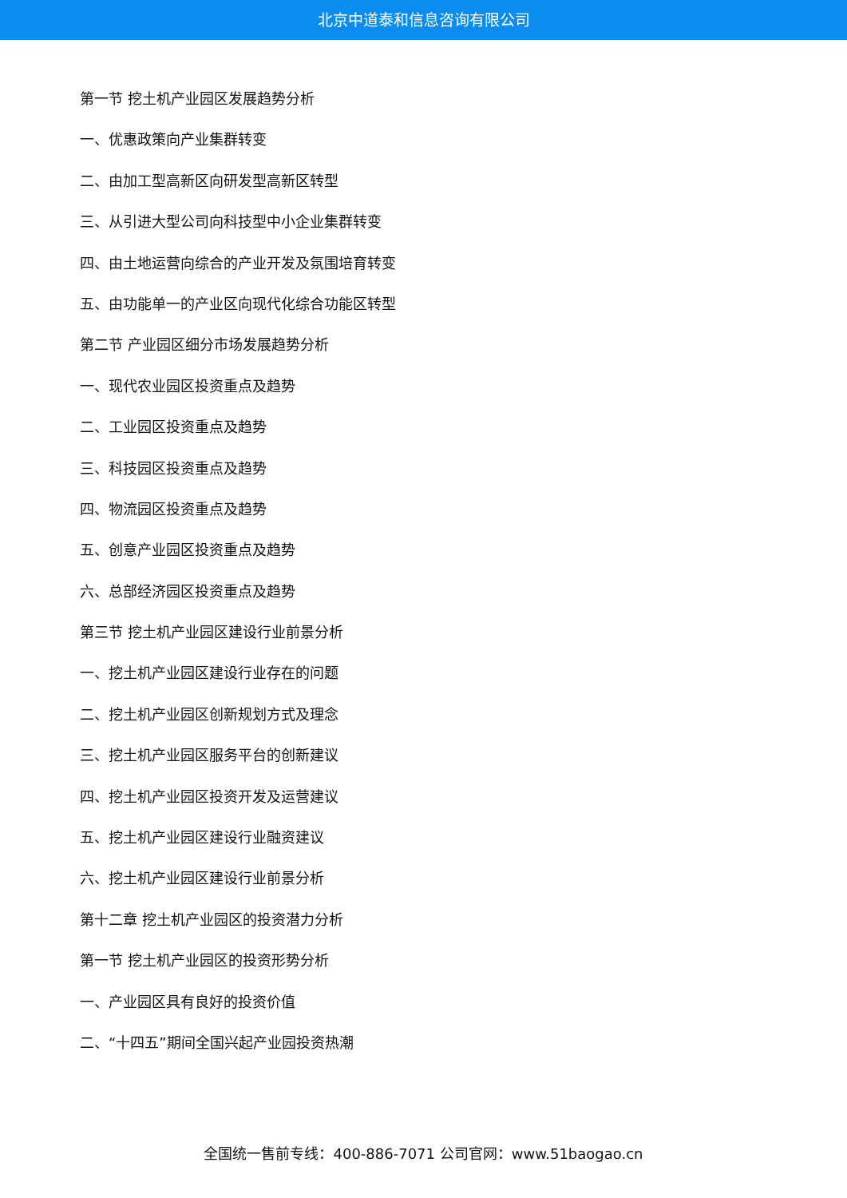北京中道泰和信息咨询有限公司
第一节 挖土机产业园区发展趋势分析
一、优惠政策向产业集群转变
二、由加工型高新区向研发型高新区转型
三、从引进大型公司向科技型中小企业集群转变
四、由土地运营向综合的产业开发及氛围培育转变
五、由功能单一的产业区向现代化综合功能区转型
第二节 产业园区细分市场发展趋势分析
一、现代农业园区投资重点及趋势
二、工业园区投资重点及趋势
三、科技园区投资重点及趋势
四、物流园区投资重点及趋势
五、创意产业园区投资重点及趋势
六、总部经济园区投资重点及趋势
第三节 挖土机产业园区建设行业前景分析
一、挖土机产业园区建设行业存在的问题
二、挖土机产业园区创新规划方式及理念
三、挖土机产业园区服务平台的创新建议
四、挖土机产业园区投资开发及运营建议
五、挖土机产业园区建设行业融资建议
六、挖土机产业园区建设行业前景分析
第十二章 挖土机产业园区的投资潜力分析
第一节 挖土机产业园区的投资形势分析
一、产业园区具有良好的投资价值
二、“十四五”期间全国兴起产业园投资热潮
全国统一售前专线：400-886-7071 公司官网：www.51baogao.cn